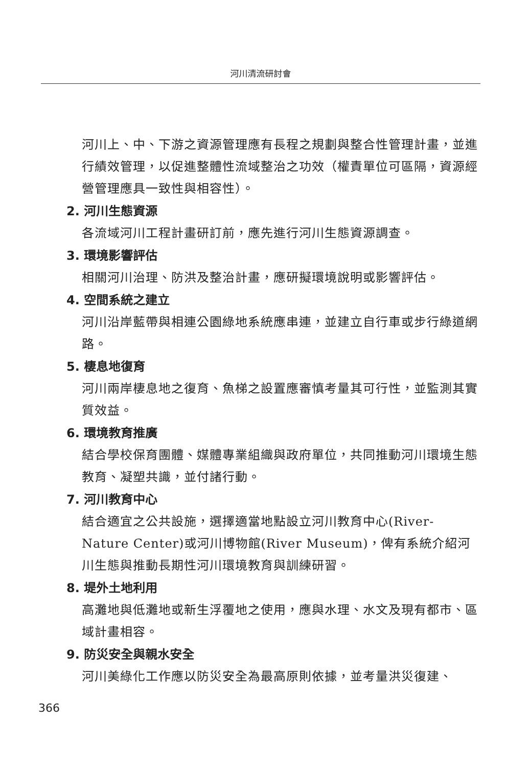河川清流研討會
河川上、中、下游之資源管理應有長程之規劃與整合性管理計畫，並進行績效管理，以促進整體性流域整治之功效（權責單位可區隔，資源經營管理應具一致性與相容性）。
2. 河川生態資源
各流域河川工程計畫研訂前，應先進行河川生態資源調查。
3. 環境影響評估
相關河川治理、防洪及整治計畫，應研擬環境說明或影響評估。
4. 空間系統之建立
河川沿岸藍帶與相連公園綠地系統應串連，並建立自行車或步行綠道網路。
5. 棲息地復育
河川兩岸棲息地之復育、魚梯之設置應審慎考量其可行性，並監測其實質效益。
6. 環境教育推廣
結合學校保育團體、媒體專業組織與政府單位，共同推動河川環境生態教育、凝塑共識，並付諸行動。
7. 河川教育中心
結合適宜之公共設施，選擇適當地點設立河川教育中心(River-Nature Center)或河川博物館(River Museum)，俾有系統介紹河川生態與推動長期性河川環境教育與訓練研習。
8. 堤外土地利用
高灘地與低灘地或新生浮覆地之使用，應與水理、水文及現有都市、區域計畫相容。
9. 防災安全與親水安全
河川美綠化工作應以防災安全為最高原則依據，並考量洪災復建、
366